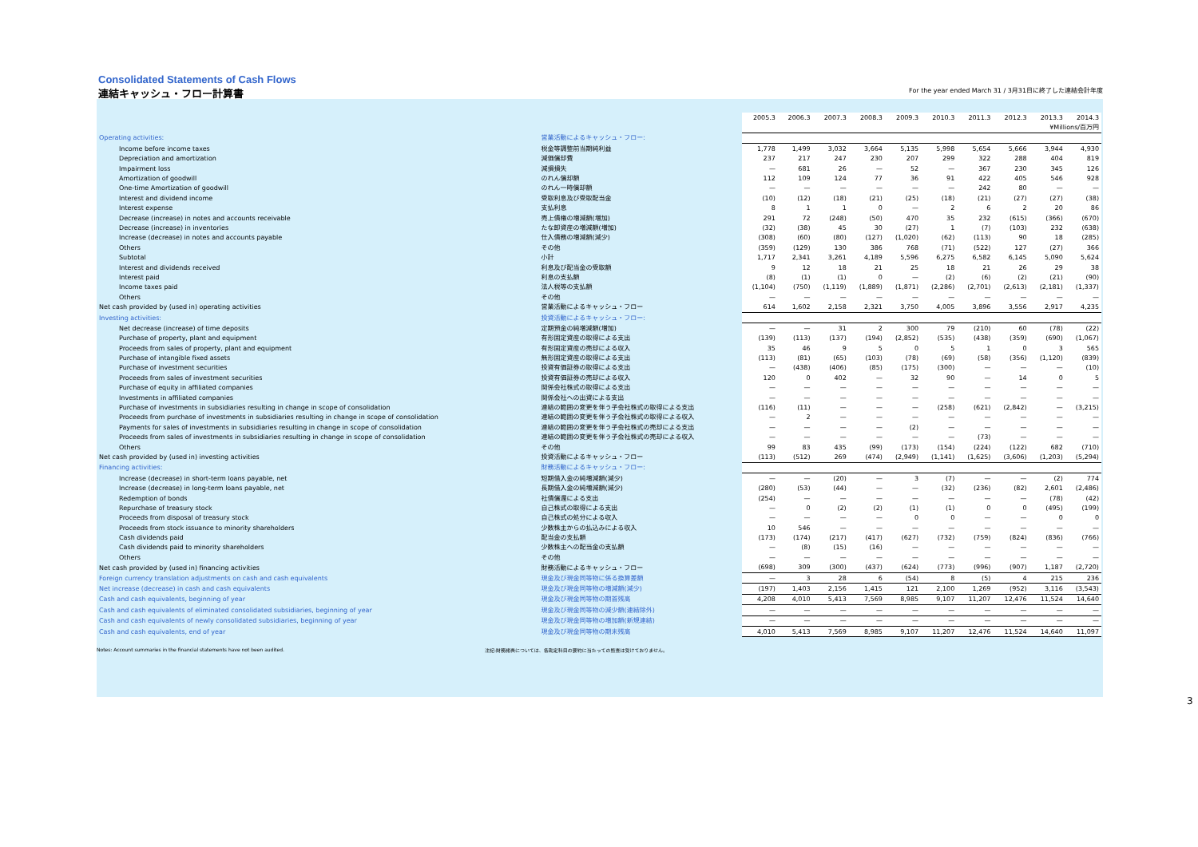Consolidated Statements of Cash Flows
連結キャッシュ・フロー計算書 For the year ended March 31 / 3月31日に終了した連結会計年度
| | | 2005.3 | 2006.3 | 2007.3 | 2008.3 | 2009.3 | 2010.3 | 2011.3 | 2012.3 | 2013.3 | 2014.3 |
| --- | --- | --- | --- | --- | --- | --- | --- | --- | --- | --- | --- |
| | | ¥Millions/百万円 | | | | | | | | | |
| Operating activities: | 営業活動によるキャッシュ・フロー: | | | | | | | | | | |
| Income before income taxes | 税金等調整前当期純利益 | 1,778 | 1,499 | 3,032 | 3,664 | 5,135 | 5,998 | 5,654 | 5,666 | 3,944 | 4,930 |
| Depreciation and amortization | 減価償却費 | 237 | 217 | 247 | 230 | 207 | 299 | 322 | 288 | 404 | 819 |
| Impairment loss | 減損損失 | — | 681 | 26 | — | 52 | — | 367 | 230 | 345 | 126 |
| Amortization of goodwill | のれん償却額 | 112 | 109 | 124 | 77 | 36 | 91 | 422 | 405 | 546 | 928 |
| One-time Amortization of goodwill | のれん一時償却額 | — | — | — | — | — | — | 242 | 80 | — | — |
| Interest and dividend income | 受取利息及び受取配当金 | (10) | (12) | (18) | (21) | (25) | (18) | (21) | (27) | (27) | (38) |
| Interest expense | 支払利息 | 8 | 1 | 1 | 0 | — | 2 | 6 | 2 | 20 | 86 |
| Decrease (increase) in notes and accounts receivable | 売上債権の増減額(増加) | 291 | 72 | (248) | (50) | 470 | 35 | 232 | (615) | (366) | (670) |
| Decrease (increase) in inventories | たな卸資産の増減額(増加) | (32) | (38) | 45 | 30 | (27) | 1 | (7) | (103) | 232 | (638) |
| Increase (decrease) in notes and accounts payable | 仕入債務の増減額(減少) | (308) | (60) | (80) | (127) | (1,020) | (62) | (113) | 90 | 18 | (285) |
| Others | その他 | (359) | (129) | 130 | 386 | 768 | (71) | (522) | 127 | (27) | 366 |
| Subtotal | 小計 | 1,717 | 2,341 | 3,261 | 4,189 | 5,596 | 6,275 | 6,582 | 6,145 | 5,090 | 5,624 |
| Interest and dividends received | 利息及び配当金の受取額 | 9 | 12 | 18 | 21 | 25 | 18 | 21 | 26 | 29 | 38 |
| Interest paid | 利息の支払額 | (8) | (1) | (1) | 0 | — | (2) | (6) | (2) | (21) | (90) |
| Income taxes paid | 法人税等の支払額 | (1,104) | (750) | (1,119) | (1,889) | (1,871) | (2,286) | (2,701) | (2,613) | (2,181) | (1,337) |
| Others | その他 | — | — | — | — | — | — | — | — | — | — |
| Net cash provided by (used in) operating activities | 営業活動によるキャッシュ・フロー | 614 | 1,602 | 2,158 | 2,321 | 3,750 | 4,005 | 3,896 | 3,556 | 2,917 | 4,235 |
| Investing activities: | 投資活動によるキャッシュ・フロー: | | | | | | | | | | |
| Net decrease (increase) of time deposits | 定期預金の純増減額(増加) | — | — | 31 | 2 | 300 | 79 | (210) | 60 | (78) | (22) |
| Purchase of property, plant and equipment | 有形固定資産の取得による支出 | (139) | (113) | (137) | (194) | (2,852) | (535) | (438) | (359) | (690) | (1,067) |
| Proceeds from sales of property, plant and equipment | 有形固定資産の売却による収入 | 35 | 46 | 9 | 5 | 0 | 5 | 1 | 0 | 3 | 565 |
| Purchase of intangible fixed assets | 無形固定資産の取得による支出 | (113) | (81) | (65) | (103) | (78) | (69) | (58) | (356) | (1,120) | (839) |
| Purchase of investment securities | 投資有価証券の取得による支出 | — | (438) | (406) | (85) | (175) | (300) | — | — | — | (10) |
| Proceeds from sales of investment securities | 投資有価証券の売却による収入 | 120 | 0 | 402 | — | 32 | 90 | — | 14 | 0 | 5 |
| Purchase of equity in affiliated companies | 関係会社株式の取得による支出 | — | — | — | — | — | — | — | — | — | — |
| Investments in affiliated companies | 関係会社への出資による支出 | — | — | — | — | — | — | — | — | — | — |
| Purchase of investments in subsidiaries resulting in change in scope of consolidation | 連結の範囲の変更を伴う子会社株式の取得による支出 | (116) | (11) | — | — | — | (258) | (621) | (2,842) | — | (3,215) |
| Proceeds from purchase of investments in subsidiaries resulting in change in scope of consolidation | 連結の範囲の変更を伴う子会社株式の取得による収入 | — | 2 | — | — | — | — | — | — | — | — |
| Payments for sales of investments in subsidiaries resulting in change in scope of consolidation | 連結の範囲の変更を伴う子会社株式の売却による支出 | — | — | — | — | (2) | — | — | — | — | — |
| Proceeds from sales of investments in subsidiaries resulting in change in scope of consolidation | 連結の範囲の変更を伴う子会社株式の売却による収入 | — | — | — | — | — | — | (73) | — | — | — |
| Others | その他 | 99 | 83 | 435 | (99) | (173) | (154) | (224) | (122) | 682 | (710) |
| Net cash provided by (used in) investing activities | 投資活動によるキャッシュ・フロー | (113) | (512) | 269 | (474) | (2,949) | (1,141) | (1,625) | (3,606) | (1,203) | (5,294) |
| Financing activities: | 財務活動によるキャッシュ・フロー: | | | | | | | | | | |
| Increase (decrease) in short-term loans payable, net | 短期借入金の純増減額(減少) | — | — | (20) | — | 3 | (7) | — | — | (2) | 774 |
| Increase (decrease) in long-term loans payable, net | 長期借入金の純増減額(減少) | (280) | (53) | (44) | — | — | (32) | (236) | (82) | 2,601 | (2,486) |
| Redemption of bonds | 社債償還による支出 | (254) | — | — | — | — | — | — | — | (78) | (42) |
| Repurchase of treasury stock | 自己株式の取得による支出 | — | 0 | (2) | (2) | (1) | (1) | 0 | 0 | (495) | (199) |
| Proceeds from disposal of treasury stock | 自己株式の処分による収入 | — | — | — | — | 0 | 0 | — | — | 0 | 0 |
| Proceeds from stock issuance to minority shareholders | 少数株主からの払込みによる収入 | 10 | 546 | — | — | — | — | — | — | — | — |
| Cash dividends paid | 配当金の支払額 | (173) | (174) | (217) | (417) | (627) | (732) | (759) | (824) | (836) | (766) |
| Cash dividends paid to minority shareholders | 少数株主への配当金の支払額 | — | (8) | (15) | (16) | — | — | — | — | — | — |
| Others | その他 | — | — | — | — | — | — | — | — | — | — |
| Net cash provided by (used in) financing activities | 財務活動によるキャッシュ・フロー | (698) | 309 | (300) | (437) | (624) | (773) | (996) | (907) | 1,187 | (2,720) |
| Foreign currency translation adjustments on cash and cash equivalents | 現金及び現金同等物に係る換算差額 | — | 3 | 28 | 6 | (54) | 8 | (5) | 4 | 215 | 236 |
| Net increase (decrease) in cash and cash equivalents | 現金及び現金同等物の増減額(減少) | (197) | 1,403 | 2,156 | 1,415 | 121 | 2,100 | 1,269 | (952) | 3,116 | (3,543) |
| Cash and cash equivalents, beginning of year | 現金及び現金同等物の期首残高 | 4,208 | 4,010 | 5,413 | 7,569 | 8,985 | 9,107 | 11,207 | 12,476 | 11,524 | 14,640 |
| Cash and cash equivalents of eliminated consolidated subsidiaries, beginning of year | 現金及び現金同等物の減少額(連結除外) | — | — | — | — | — | — | — | — | — | — |
| Cash and cash equivalents of newly consolidated subsidiaries, beginning of year | 現金及び現金同等物の増加額(新規連結) | — | — | — | — | — | — | — | — | — | — |
| Cash and cash equivalents, end of year | 現金及び現金同等物の期末残高 | 4,010 | 5,413 | 7,569 | 8,985 | 9,107 | 11,207 | 12,476 | 11,524 | 14,640 | 11,097 |
Notes: Account summaries in the financial statements have not been audited. 注記:財務諸表については、各勘定科目の要約に当たっての監査は受けておりません。
3